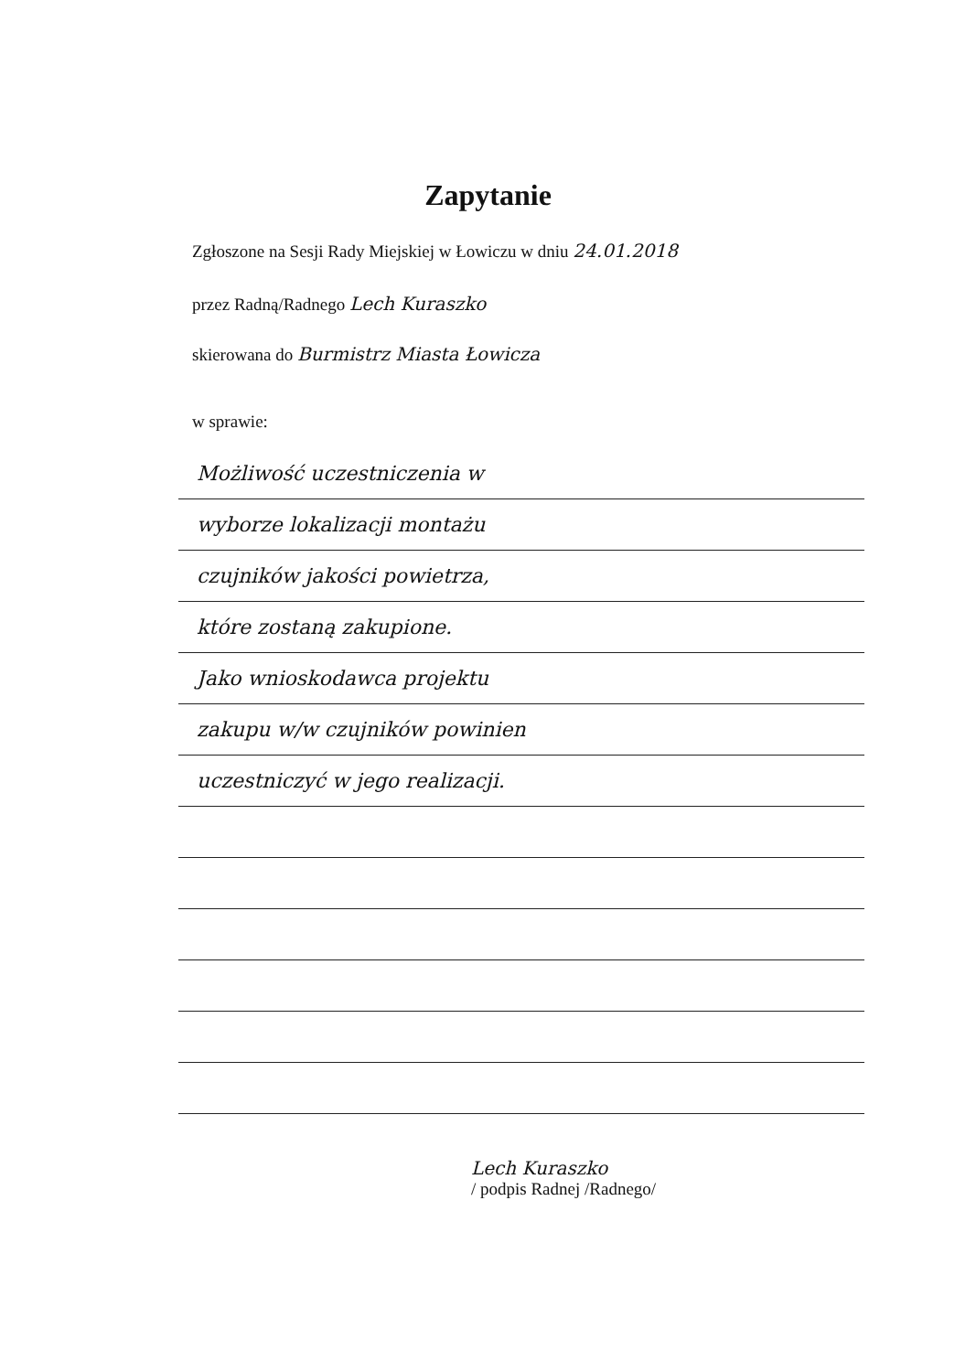Zapytanie
Zgłoszone na Sesji Rady Miejskiej w Łowiczu w dniu 24.01.2018
przez Radną/Radnego Lech Kuraszko
skierowana do Burmistrz Miasta Łowicza
w sprawie:
Możliwość uczestniczenia w
wyborze lokalizacji montażu
czujników jakości powietrza,
które zostaną zakupione.
Jako wnioskodawca projektu
zakupu w/w czujników powinien
uczestniczyć w jego realizacji.
Lech Kuraszko
/ podpis Radnej /Radnego/